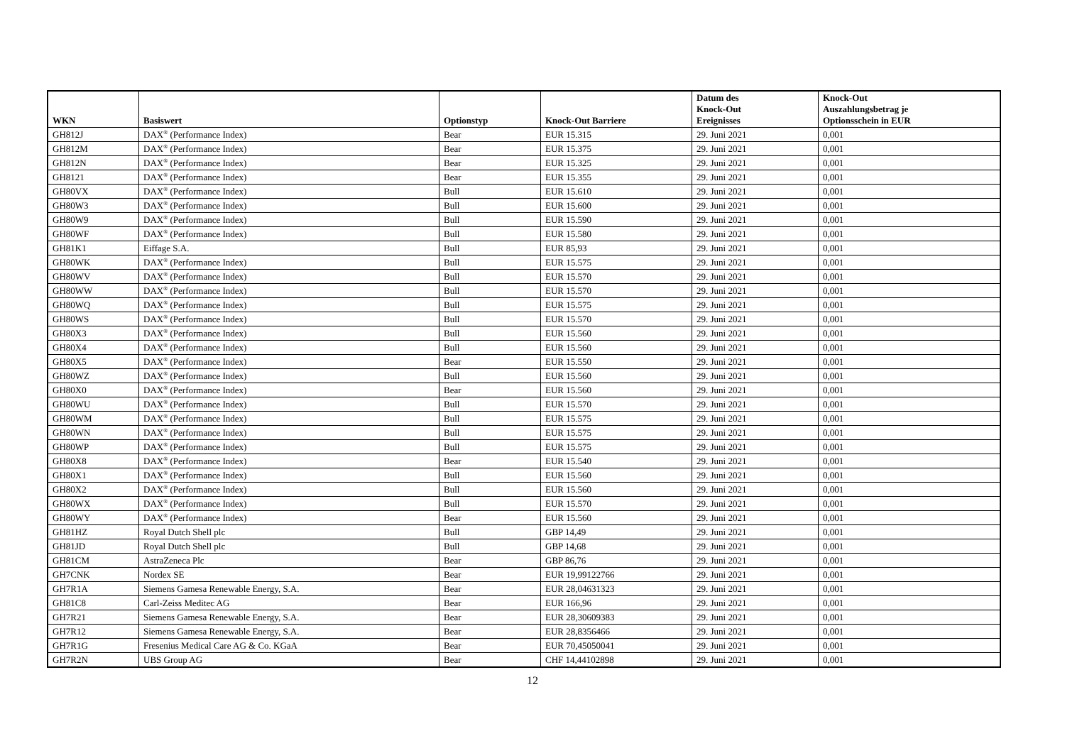| WKN | Basiswert | Optionstyp | Knock-Out Barriere | Datum des Knock-Out Ereignisses | Knock-Out Auszahlungsbetrag je Optionsschein in EUR |
| --- | --- | --- | --- | --- | --- |
| GH812J | DAX<sup>®</sup> (Performance Index) | Bear | EUR 15.315 | 29. Juni 2021 | 0,001 |
| GH812M | DAX<sup>®</sup> (Performance Index) | Bear | EUR 15.375 | 29. Juni 2021 | 0,001 |
| GH812N | DAX<sup>®</sup> (Performance Index) | Bear | EUR 15.325 | 29. Juni 2021 | 0,001 |
| GH8121 | DAX<sup>®</sup> (Performance Index) | Bear | EUR 15.355 | 29. Juni 2021 | 0,001 |
| GH80VX | DAX<sup>®</sup> (Performance Index) | Bull | EUR 15.610 | 29. Juni 2021 | 0,001 |
| GH80W3 | DAX<sup>®</sup> (Performance Index) | Bull | EUR 15.600 | 29. Juni 2021 | 0,001 |
| GH80W9 | DAX<sup>®</sup> (Performance Index) | Bull | EUR 15.590 | 29. Juni 2021 | 0,001 |
| GH80WF | DAX<sup>®</sup> (Performance Index) | Bull | EUR 15.580 | 29. Juni 2021 | 0,001 |
| GH81K1 | Eiffage S.A. | Bull | EUR 85,93 | 29. Juni 2021 | 0,001 |
| GH80WK | DAX<sup>®</sup> (Performance Index) | Bull | EUR 15.575 | 29. Juni 2021 | 0,001 |
| GH80WV | DAX<sup>®</sup> (Performance Index) | Bull | EUR 15.570 | 29. Juni 2021 | 0,001 |
| GH80WW | DAX<sup>®</sup> (Performance Index) | Bull | EUR 15.570 | 29. Juni 2021 | 0,001 |
| GH80WQ | DAX<sup>®</sup> (Performance Index) | Bull | EUR 15.575 | 29. Juni 2021 | 0,001 |
| GH80WS | DAX<sup>®</sup> (Performance Index) | Bull | EUR 15.570 | 29. Juni 2021 | 0,001 |
| GH80X3 | DAX<sup>®</sup> (Performance Index) | Bull | EUR 15.560 | 29. Juni 2021 | 0,001 |
| GH80X4 | DAX<sup>®</sup> (Performance Index) | Bull | EUR 15.560 | 29. Juni 2021 | 0,001 |
| GH80X5 | DAX<sup>®</sup> (Performance Index) | Bear | EUR 15.550 | 29. Juni 2021 | 0,001 |
| GH80WZ | DAX<sup>®</sup> (Performance Index) | Bull | EUR 15.560 | 29. Juni 2021 | 0,001 |
| GH80X0 | DAX<sup>®</sup> (Performance Index) | Bear | EUR 15.560 | 29. Juni 2021 | 0,001 |
| GH80WU | DAX<sup>®</sup> (Performance Index) | Bull | EUR 15.570 | 29. Juni 2021 | 0,001 |
| GH80WM | DAX<sup>®</sup> (Performance Index) | Bull | EUR 15.575 | 29. Juni 2021 | 0,001 |
| GH80WN | DAX<sup>®</sup> (Performance Index) | Bull | EUR 15.575 | 29. Juni 2021 | 0,001 |
| GH80WP | DAX<sup>®</sup> (Performance Index) | Bull | EUR 15.575 | 29. Juni 2021 | 0,001 |
| GH80X8 | DAX<sup>®</sup> (Performance Index) | Bear | EUR 15.540 | 29. Juni 2021 | 0,001 |
| GH80X1 | DAX<sup>®</sup> (Performance Index) | Bull | EUR 15.560 | 29. Juni 2021 | 0,001 |
| GH80X2 | DAX<sup>®</sup> (Performance Index) | Bull | EUR 15.560 | 29. Juni 2021 | 0,001 |
| GH80WX | DAX<sup>®</sup> (Performance Index) | Bull | EUR 15.570 | 29. Juni 2021 | 0,001 |
| GH80WY | DAX<sup>®</sup> (Performance Index) | Bear | EUR 15.560 | 29. Juni 2021 | 0,001 |
| GH81HZ | Royal Dutch Shell plc | Bull | GBP 14,49 | 29. Juni 2021 | 0,001 |
| GH81JD | Royal Dutch Shell plc | Bull | GBP 14,68 | 29. Juni 2021 | 0,001 |
| GH81CM | AstraZeneca Plc | Bear | GBP 86,76 | 29. Juni 2021 | 0,001 |
| GH7CNK | Nordex SE | Bear | EUR 19,99122766 | 29. Juni 2021 | 0,001 |
| GH7R1A | Siemens Gamesa Renewable Energy, S.A. | Bear | EUR 28,04631323 | 29. Juni 2021 | 0,001 |
| GH81C8 | Carl-Zeiss Meditec AG | Bear | EUR 166,96 | 29. Juni 2021 | 0,001 |
| GH7R21 | Siemens Gamesa Renewable Energy, S.A. | Bear | EUR 28,30609383 | 29. Juni 2021 | 0,001 |
| GH7R12 | Siemens Gamesa Renewable Energy, S.A. | Bear | EUR 28,8356466 | 29. Juni 2021 | 0,001 |
| GH7R1G | Fresenius Medical Care AG & Co. KGaA | Bear | EUR 70,45050041 | 29. Juni 2021 | 0,001 |
| GH7R2N | UBS Group AG | Bear | CHF 14,44102898 | 29. Juni 2021 | 0,001 |
12